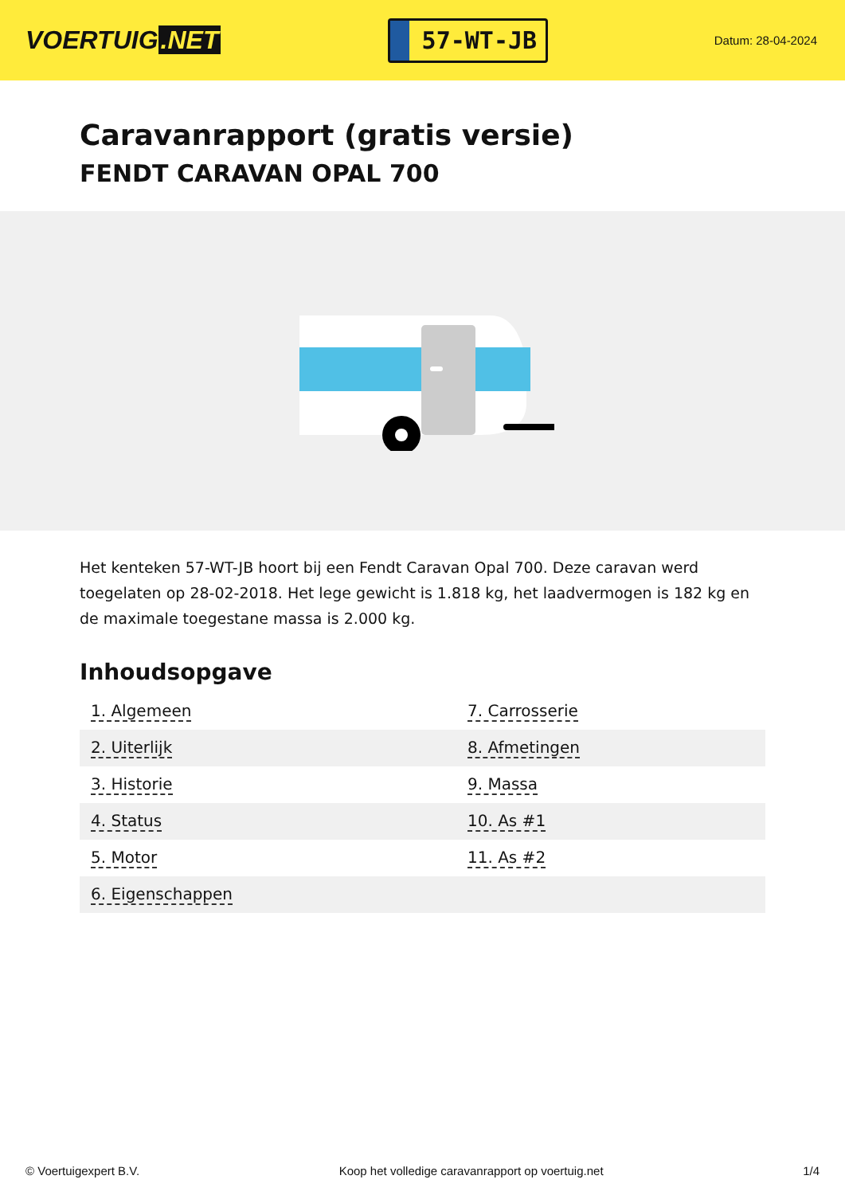VOERTUIG.NET
57-WT-JB
Datum: 28-04-2024
Caravanrapport (gratis versie)
FENDT CARAVAN OPAL 700
Het kenteken 57-WT-JB hoort bij een Fendt Caravan Opal 700. Deze caravan werd toegelaten op 28-02-2018. Het lege gewicht is 1.818 kg, het laadvermogen is 182 kg en de maximale toegestane massa is 2.000 kg.
Inhoudsopgave
| 1. Algemeen | 7. Carrosserie |
| 2. Uiterlijk | 8. Afmetingen |
| 3. Historie | 9. Massa |
| 4. Status | 10. As #1 |
| 5. Motor | 11. As #2 |
| 6. Eigenschappen | |
© Voertuigexpert B.V. Koop het volledige caravanrapport op voertuig.net 1/4